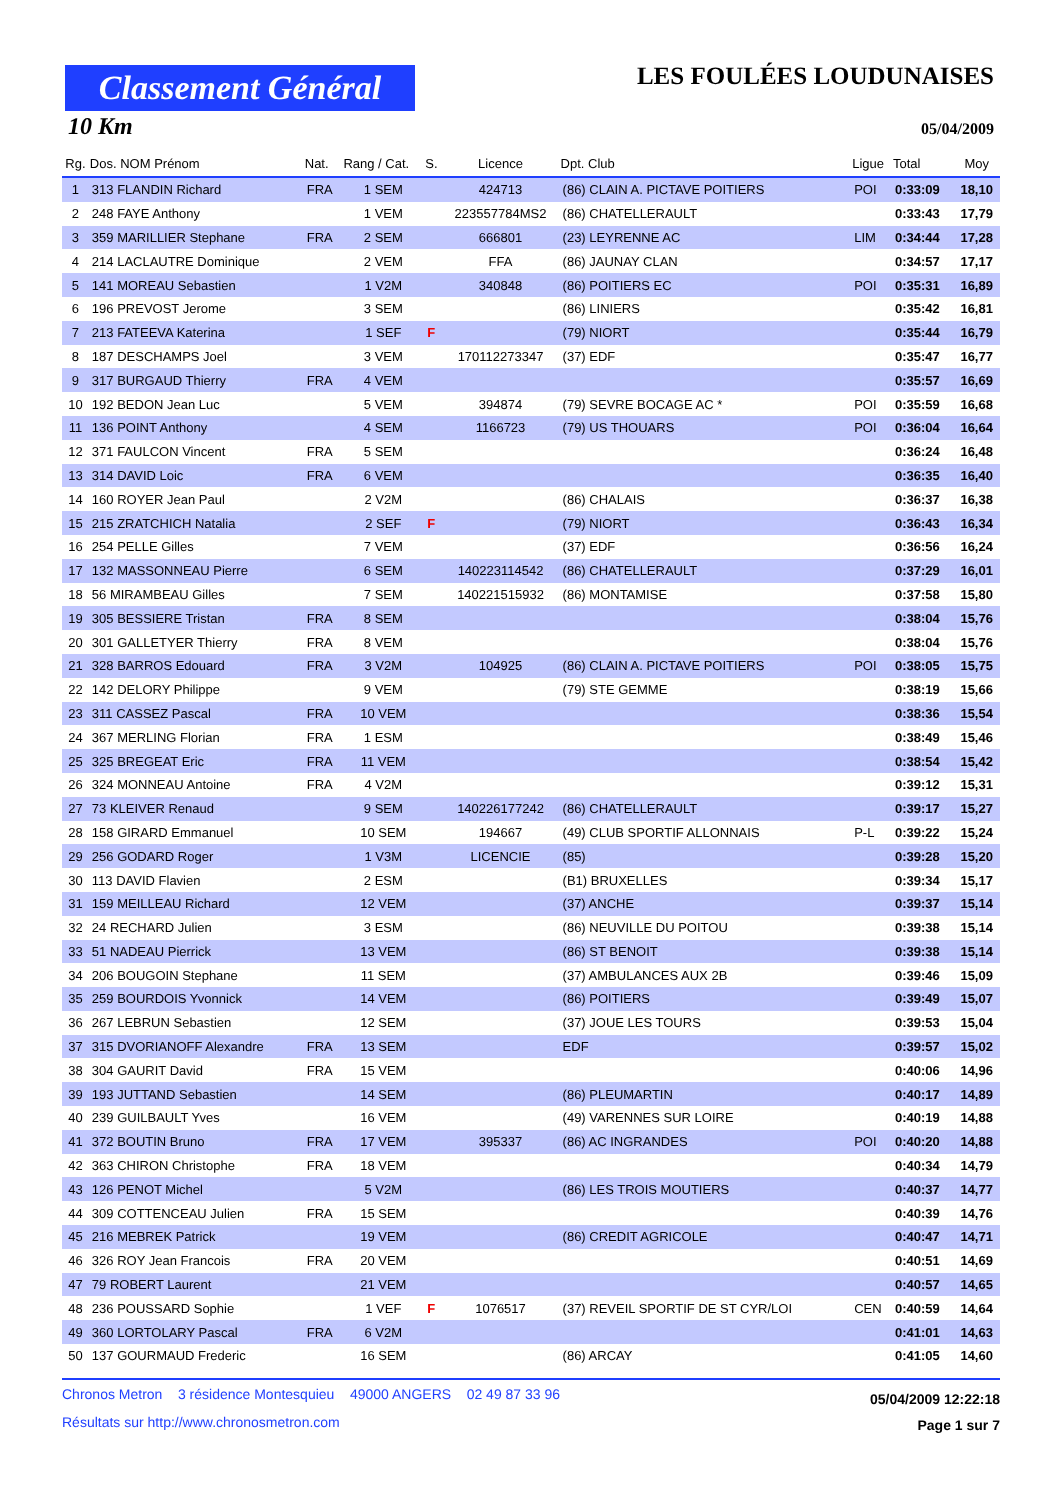Classement Général
LES FOULÉES LOUDUNAISES
10 Km 05/04/2009
| Rg. | Dos. NOM Prénom | Nat. | Rang / Cat. | S. | Licence | Dpt. Club | | Ligue | Total | Moy |
| --- | --- | --- | --- | --- | --- | --- | --- | --- | --- | --- |
| 1 | 313 FLANDIN Richard | FRA | 1 SEM | | 424713 | (86) CLAIN A. PICTAVE POITIERS | | POI | 0:33:09 | 18,10 |
| 2 | 248 FAYE Anthony | | 1 VEM | | 223557784MS2 | (86) CHATELLERAULT | | | 0:33:43 | 17,79 |
| 3 | 359 MARILLIER Stephane | FRA | 2 SEM | | 666801 | (23) LEYRENNE AC | | LIM | 0:34:44 | 17,28 |
| 4 | 214 LACLAUTRE Dominique | | 2 VEM | | FFA | (86) JAUNAY CLAN | | | 0:34:57 | 17,17 |
| 5 | 141 MOREAU Sebastien | | 1 V2M | | 340848 | (86) POITIERS EC | | POI | 0:35:31 | 16,89 |
| 6 | 196 PREVOST Jerome | | 3 SEM | | | (86) LINIERS | | | 0:35:42 | 16,81 |
| 7 | 213 FATEEVA Katerina | | 1 SEF | F | | (79) NIORT | | | 0:35:44 | 16,79 |
| 8 | 187 DESCHAMPS Joel | | 3 VEM | | 170112273347 | (37) EDF | | | 0:35:47 | 16,77 |
| 9 | 317 BURGAUD Thierry | FRA | 4 VEM | | | | | | 0:35:57 | 16,69 |
| 10 | 192 BEDON Jean Luc | | 5 VEM | | 394874 | (79) SEVRE BOCAGE AC * | | POI | 0:35:59 | 16,68 |
| 11 | 136 POINT Anthony | | 4 SEM | | 1166723 | (79) US THOUARS | | POI | 0:36:04 | 16,64 |
| 12 | 371 FAULCON Vincent | FRA | 5 SEM | | | | | | 0:36:24 | 16,48 |
| 13 | 314 DAVID Loic | FRA | 6 VEM | | | | | | 0:36:35 | 16,40 |
| 14 | 160 ROYER Jean Paul | | 2 V2M | | | (86) CHALAIS | | | 0:36:37 | 16,38 |
| 15 | 215 ZRATCHICH Natalia | | 2 SEF | F | | (79) NIORT | | | 0:36:43 | 16,34 |
| 16 | 254 PELLE Gilles | | 7 VEM | | | (37) EDF | | | 0:36:56 | 16,24 |
| 17 | 132 MASSONNEAU Pierre | | 6 SEM | | 140223114542 | (86) CHATELLERAULT | | | 0:37:29 | 16,01 |
| 18 | 56 MIRAMBEAU Gilles | | 7 SEM | | 140221515932 | (86) MONTAMISE | | | 0:37:58 | 15,80 |
| 19 | 305 BESSIERE Tristan | FRA | 8 SEM | | | | | | 0:38:04 | 15,76 |
| 20 | 301 GALLETYER Thierry | FRA | 8 VEM | | | | | | 0:38:04 | 15,76 |
| 21 | 328 BARROS Edouard | FRA | 3 V2M | | 104925 | (86) CLAIN A. PICTAVE POITIERS | | POI | 0:38:05 | 15,75 |
| 22 | 142 DELORY Philippe | | 9 VEM | | | (79) STE GEMME | | | 0:38:19 | 15,66 |
| 23 | 311 CASSEZ Pascal | FRA | 10 VEM | | | | | | 0:38:36 | 15,54 |
| 24 | 367 MERLING Florian | FRA | 1 ESM | | | | | | 0:38:49 | 15,46 |
| 25 | 325 BREGEAT Eric | FRA | 11 VEM | | | | | | 0:38:54 | 15,42 |
| 26 | 324 MONNEAU Antoine | FRA | 4 V2M | | | | | | 0:39:12 | 15,31 |
| 27 | 73 KLEIVER Renaud | | 9 SEM | | 140226177242 | (86) CHATELLERAULT | | | 0:39:17 | 15,27 |
| 28 | 158 GIRARD Emmanuel | | 10 SEM | | 194667 | (49) CLUB SPORTIF ALLONNAIS | | P-L | 0:39:22 | 15,24 |
| 29 | 256 GODARD Roger | | 1 V3M | | LICENCIE | (85) | | | 0:39:28 | 15,20 |
| 30 | 113 DAVID Flavien | | 2 ESM | | | (B1) BRUXELLES | | | 0:39:34 | 15,17 |
| 31 | 159 MEILLEAU Richard | | 12 VEM | | | (37) ANCHE | | | 0:39:37 | 15,14 |
| 32 | 24 RECHARD Julien | | 3 ESM | | | (86) NEUVILLE DU POITOU | | | 0:39:38 | 15,14 |
| 33 | 51 NADEAU Pierrick | | 13 VEM | | | (86) ST BENOIT | | | 0:39:38 | 15,14 |
| 34 | 206 BOUGOIN Stephane | | 11 SEM | | | (37) AMBULANCES AUX 2B | | | 0:39:46 | 15,09 |
| 35 | 259 BOURDOIS Yvonnick | | 14 VEM | | | (86) POITIERS | | | 0:39:49 | 15,07 |
| 36 | 267 LEBRUN Sebastien | | 12 SEM | | | (37) JOUE LES TOURS | | | 0:39:53 | 15,04 |
| 37 | 315 DVORIANOFF Alexandre | FRA | 13 SEM | | | EDF | | | 0:39:57 | 15,02 |
| 38 | 304 GAURIT David | FRA | 15 VEM | | | | | | 0:40:06 | 14,96 |
| 39 | 193 JUTTAND Sebastien | | 14 SEM | | | (86) PLEUMARTIN | | | 0:40:17 | 14,89 |
| 40 | 239 GUILBAULT Yves | | 16 VEM | | | (49) VARENNES SUR LOIRE | | | 0:40:19 | 14,88 |
| 41 | 372 BOUTIN Bruno | FRA | 17 VEM | | 395337 | (86) AC INGRANDES | | POI | 0:40:20 | 14,88 |
| 42 | 363 CHIRON Christophe | FRA | 18 VEM | | | | | | 0:40:34 | 14,79 |
| 43 | 126 PENOT Michel | | 5 V2M | | | (86) LES TROIS MOUTIERS | | | 0:40:37 | 14,77 |
| 44 | 309 COTTENCEAU Julien | FRA | 15 SEM | | | | | | 0:40:39 | 14,76 |
| 45 | 216 MEBREK Patrick | | 19 VEM | | | (86) CREDIT AGRICOLE | | | 0:40:47 | 14,71 |
| 46 | 326 ROY Jean Francois | FRA | 20 VEM | | | | | | 0:40:51 | 14,69 |
| 47 | 79 ROBERT Laurent | | 21 VEM | | | | | | 0:40:57 | 14,65 |
| 48 | 236 POUSSARD Sophie | | 1 VEF | F | 1076517 | (37) REVEIL SPORTIF DE ST CYR/LOI | | CEN | 0:40:59 | 14,64 |
| 49 | 360 LORTOLARY Pascal | FRA | 6 V2M | | | | | | 0:41:01 | 14,63 |
| 50 | 137 GOURMAUD Frederic | | 16 SEM | | | (86) ARCAY | | | 0:41:05 | 14,60 |
Chronos Metron 3 résidence Montesquieu 49000 ANGERS 02 49 87 33 96
Résultats sur http://www.chronosmetron.com
05/04/2009 12:22:18
Page 1 sur 7